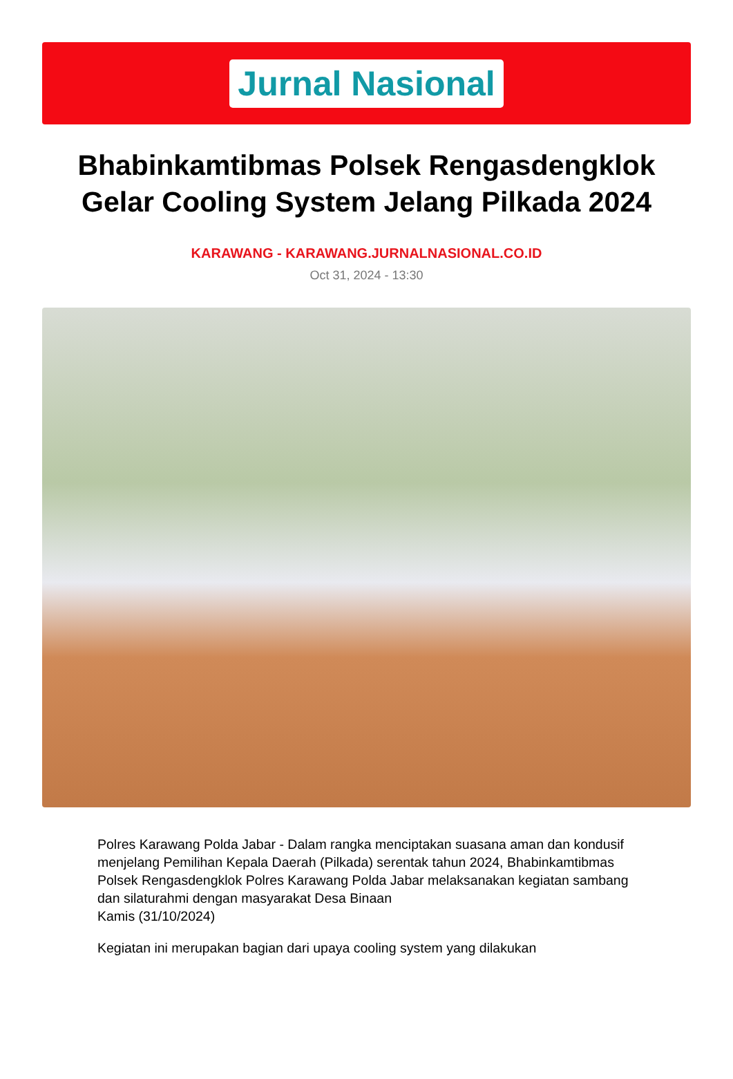Jurnal Nasional
Bhabinkamtibmas Polsek Rengasdengklok Gelar Cooling System Jelang Pilkada 2024
KARAWANG - KARAWANG.JURNALNASIONAL.CO.ID
Oct 31, 2024 - 13:30
Polres Karawang Polda Jabar - Dalam rangka menciptakan suasana aman dan kondusif menjelang Pemilihan Kepala Daerah (Pilkada) serentak tahun 2024, Bhabinkamtibmas Polsek Rengasdengklok Polres Karawang Polda Jabar melaksanakan kegiatan sambang dan silaturahmi dengan masyarakat Desa Binaan
Kamis (31/10/2024)
Kegiatan ini merupakan bagian dari upaya cooling system yang dilakukan